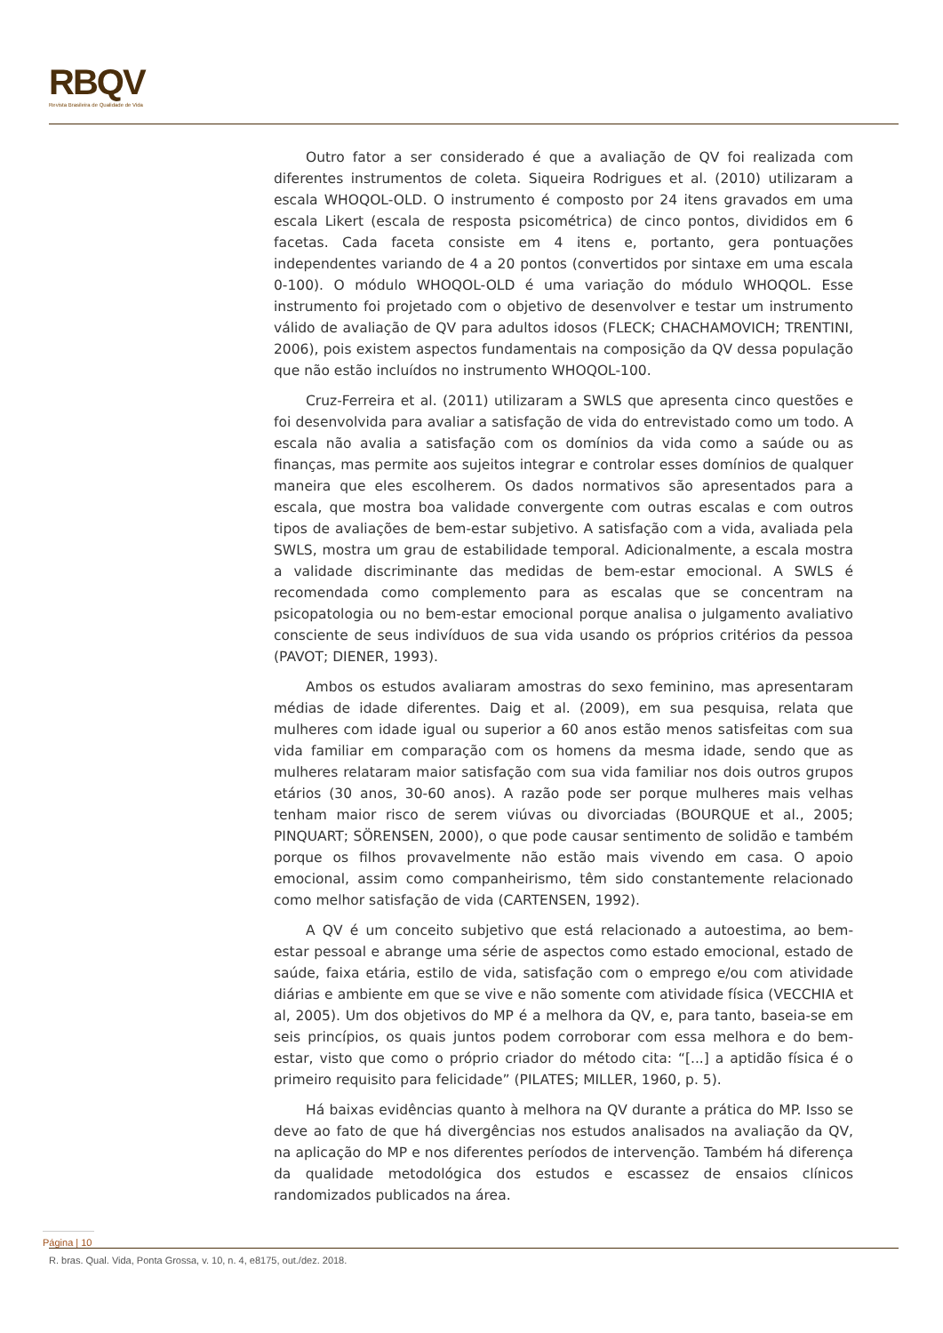RBQV
Revista Brasileira de Qualidade de Vida
Outro fator a ser considerado é que a avaliação de QV foi realizada com diferentes instrumentos de coleta. Siqueira Rodrigues et al. (2010) utilizaram a escala WHOQOL-OLD. O instrumento é composto por 24 itens gravados em uma escala Likert (escala de resposta psicométrica) de cinco pontos, divididos em 6 facetas. Cada faceta consiste em 4 itens e, portanto, gera pontuações independentes variando de 4 a 20 pontos (convertidos por sintaxe em uma escala 0-100). O módulo WHOQOL-OLD é uma variação do módulo WHOQOL. Esse instrumento foi projetado com o objetivo de desenvolver e testar um instrumento válido de avaliação de QV para adultos idosos (FLECK; CHACHAMOVICH; TRENTINI, 2006), pois existem aspectos fundamentais na composição da QV dessa população que não estão incluídos no instrumento WHOQOL-100.
Cruz-Ferreira et al. (2011) utilizaram a SWLS que apresenta cinco questões e foi desenvolvida para avaliar a satisfação de vida do entrevistado como um todo. A escala não avalia a satisfação com os domínios da vida como a saúde ou as finanças, mas permite aos sujeitos integrar e controlar esses domínios de qualquer maneira que eles escolherem. Os dados normativos são apresentados para a escala, que mostra boa validade convergente com outras escalas e com outros tipos de avaliações de bem-estar subjetivo. A satisfação com a vida, avaliada pela SWLS, mostra um grau de estabilidade temporal. Adicionalmente, a escala mostra a validade discriminante das medidas de bem-estar emocional. A SWLS é recomendada como complemento para as escalas que se concentram na psicopatologia ou no bem-estar emocional porque analisa o julgamento avaliativo consciente de seus indivíduos de sua vida usando os próprios critérios da pessoa (PAVOT; DIENER, 1993).
Ambos os estudos avaliaram amostras do sexo feminino, mas apresentaram médias de idade diferentes. Daig et al. (2009), em sua pesquisa, relata que mulheres com idade igual ou superior a 60 anos estão menos satisfeitas com sua vida familiar em comparação com os homens da mesma idade, sendo que as mulheres relataram maior satisfação com sua vida familiar nos dois outros grupos etários (30 anos, 30-60 anos). A razão pode ser porque mulheres mais velhas tenham maior risco de serem viúvas ou divorciadas (BOURQUE et al., 2005; PINQUART; SÖRENSEN, 2000), o que pode causar sentimento de solidão e também porque os filhos provavelmente não estão mais vivendo em casa. O apoio emocional, assim como companheirismo, têm sido constantemente relacionado como melhor satisfação de vida (CARTENSEN, 1992).
A QV é um conceito subjetivo que está relacionado a autoestima, ao bem-estar pessoal e abrange uma série de aspectos como estado emocional, estado de saúde, faixa etária, estilo de vida, satisfação com o emprego e/ou com atividade diárias e ambiente em que se vive e não somente com atividade física (VECCHIA et al, 2005). Um dos objetivos do MP é a melhora da QV, e, para tanto, baseia-se em seis princípios, os quais juntos podem corroborar com essa melhora e do bem-estar, visto que como o próprio criador do método cita: “[...] a aptidão física é o primeiro requisito para felicidade” (PILATES; MILLER, 1960, p. 5).
Há baixas evidências quanto à melhora na QV durante a prática do MP. Isso se deve ao fato de que há divergências nos estudos analisados na avaliação da QV, na aplicação do MP e nos diferentes períodos de intervenção. Também há diferença da qualidade metodológica dos estudos e escassez de ensaios clínicos randomizados publicados na área.
Página | 10
R. bras. Qual. Vida, Ponta Grossa, v. 10, n. 4, e8175, out./dez. 2018.